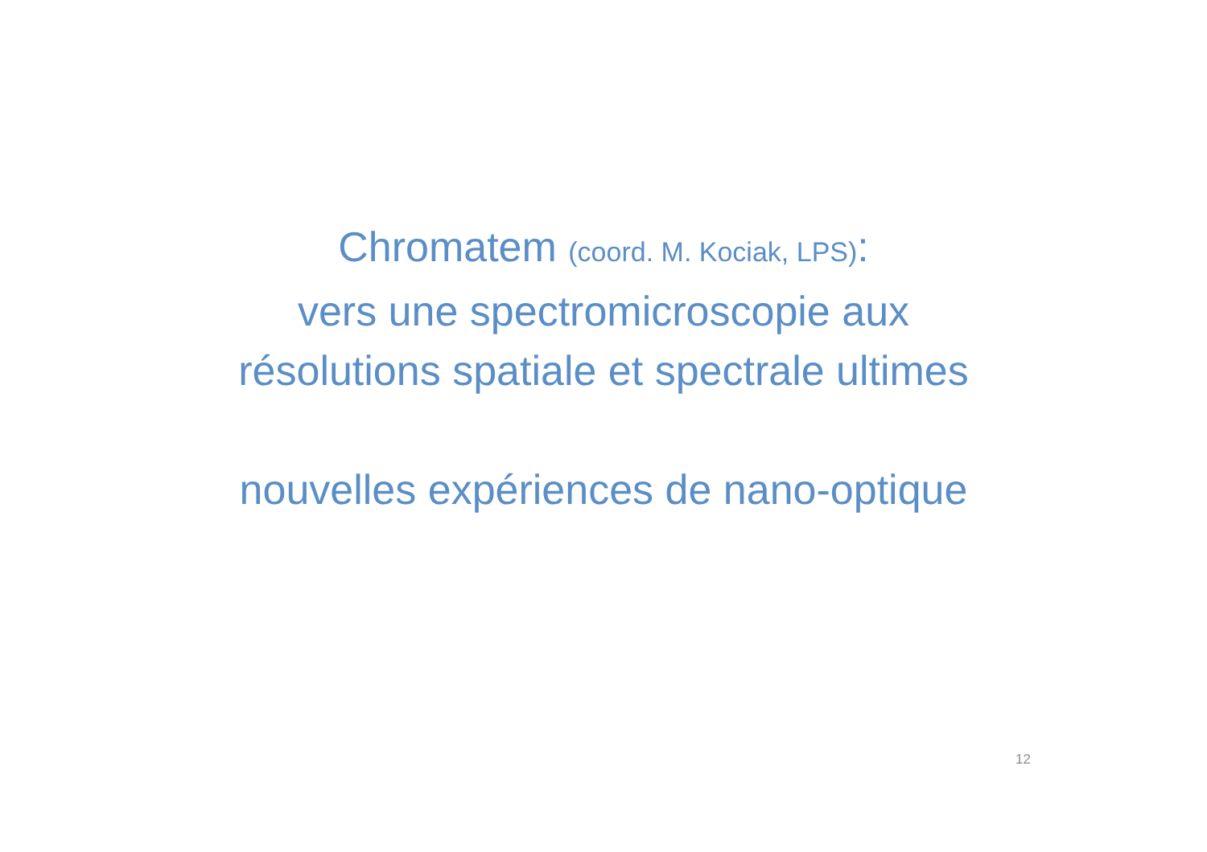Chromatem (coord. M. Kociak, LPS):
vers une spectromicroscopie aux
résolutions spatiale et spectrale ultimes
nouvelles expériences de nano-optique
12